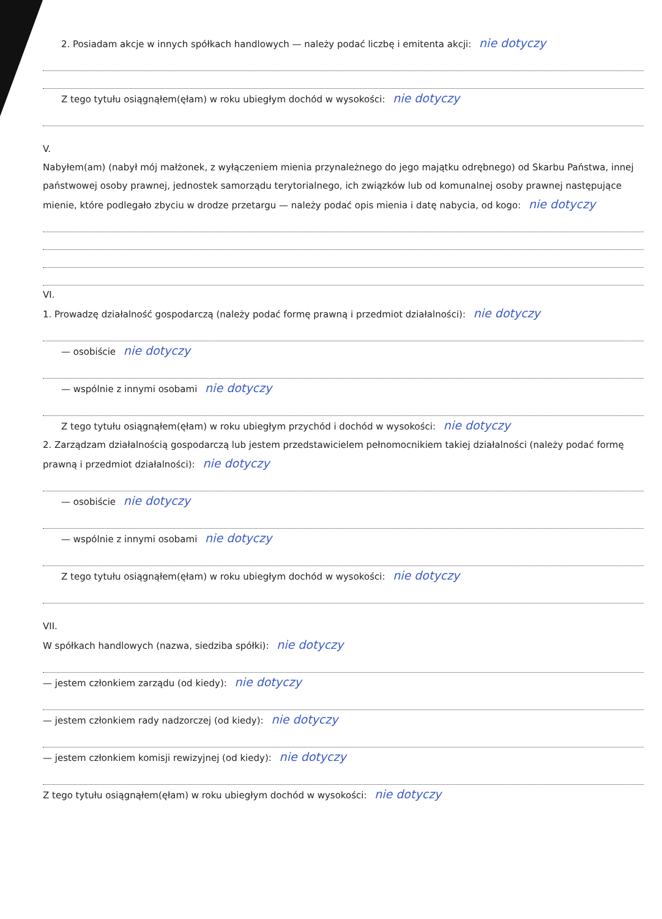2. Posiadam akcje w innych spółkach handlowych — należy podać liczbę i emitenta akcji: nie dotyczy
Z tego tytułu osiągnąłem(ęłam) w roku ubiegłym dochód w wysokości: nie dotyczy
V.
Nabyłem(am) (nabył mój małżonek, z wyłączeniem mienia przynależnego do jego majątku odrębnego) od Skarbu Państwa, innej państwowej osoby prawnej, jednostek samorządu terytorialnego, ich związków lub od komunalnej osoby prawnej następujące mienie, które podlegało zbyciu w drodze przetargu — należy podać opis mienia i datę nabycia, od kogo: nie dotyczy
VI.
1. Prowadzę działalność gospodarczą (należy podać formę prawną i przedmiot działalności): nie dotyczy
— osobiście nie dotyczy
— wspólnie z innymi osobami nie dotyczy
Z tego tytułu osiągnąłem(ęłam) w roku ubiegłym przychód i dochód w wysokości: nie dotyczy
2. Zarządzam działalnością gospodarczą lub jestem przedstawicielem pełnomocnikiem takiej działalności (należy podać formę prawną i przedmiot działalności): nie dotyczy
— osobiście nie dotyczy
— wspólnie z innymi osobami nie dotyczy
Z tego tytułu osiągnąłem(ęłam) w roku ubiegłym dochód w wysokości: nie dotyczy
VII.
W spółkach handlowych (nazwa, siedziba spółki): nie dotyczy
— jestem członkiem zarządu (od kiedy): nie dotyczy
— jestem członkiem rady nadzorczej (od kiedy): nie dotyczy
— jestem członkiem komisji rewizyjnej (od kiedy): nie dotyczy
Z tego tytułu osiągnąłem(ęłam) w roku ubiegłym dochód w wysokości: nie dotyczy